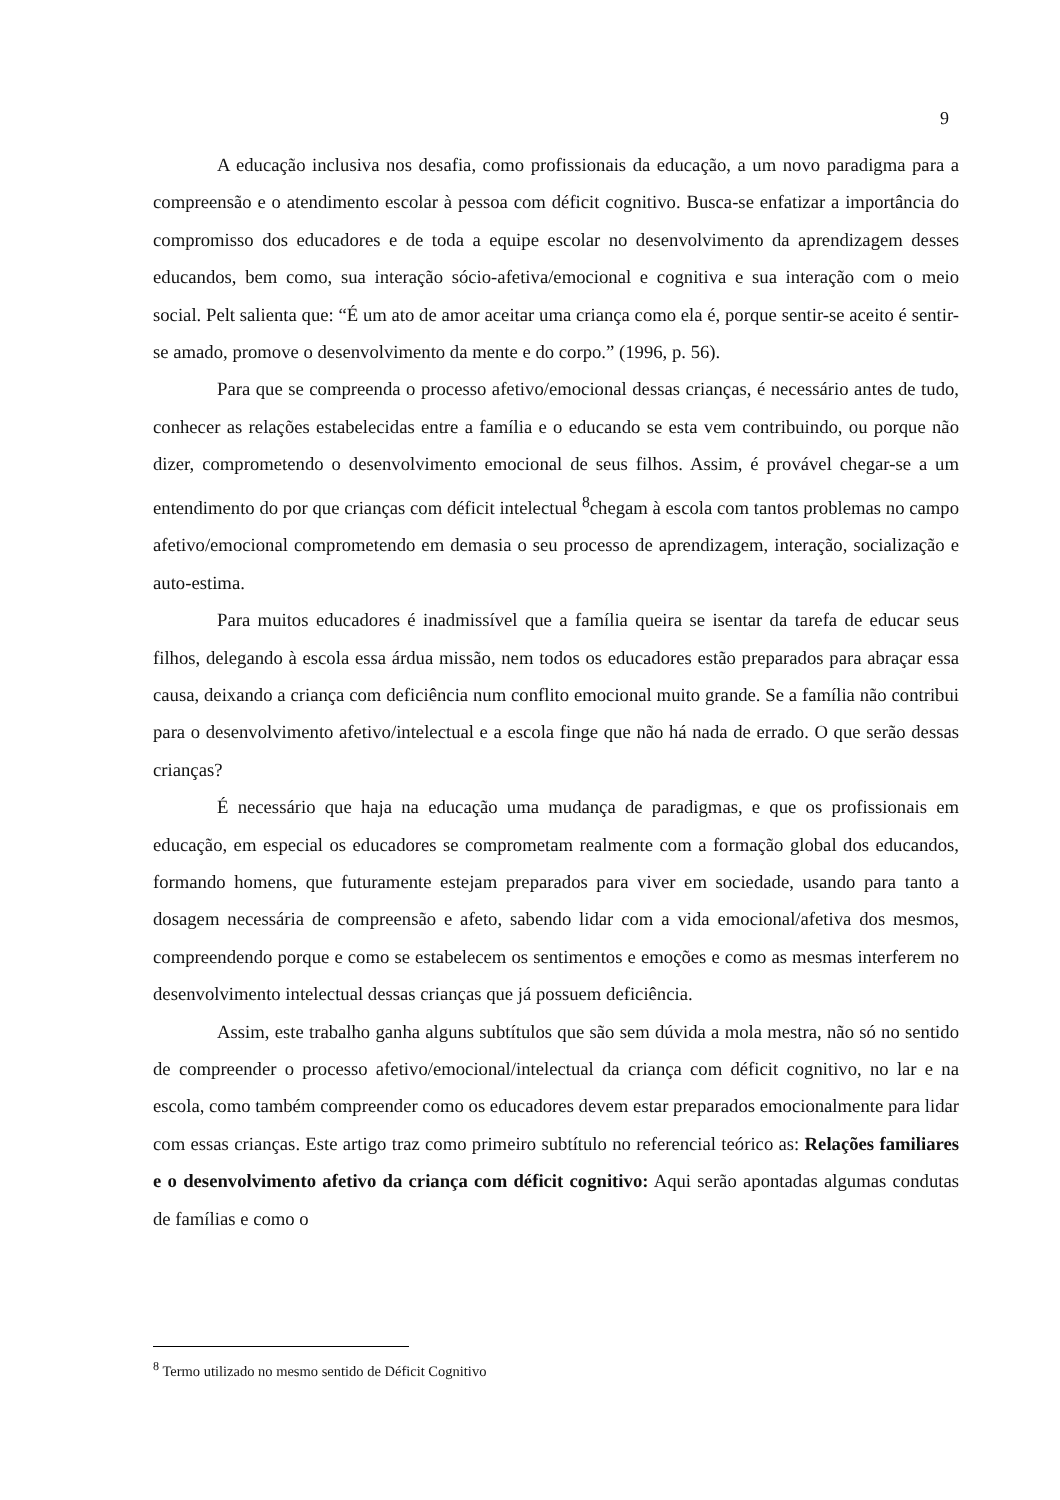9
A educação inclusiva nos desafia, como profissionais da educação, a um novo paradigma para a compreensão e o atendimento escolar à pessoa com déficit cognitivo. Busca-se enfatizar a importância do compromisso dos educadores e de toda a equipe escolar no desenvolvimento da aprendizagem desses educandos, bem como, sua interação sócio-afetiva/emocional e cognitiva e sua interação com o meio social. Pelt salienta que: “É um ato de amor aceitar uma criança como ela é, porque sentir-se aceito é sentir-se amado, promove o desenvolvimento da mente e do corpo.” (1996, p. 56).
Para que se compreenda o processo afetivo/emocional dessas crianças, é necessário antes de tudo, conhecer as relações estabelecidas entre a família e o educando se esta vem contribuindo, ou porque não dizer, comprometendo o desenvolvimento emocional de seus filhos. Assim, é provável chegar-se a um entendimento do por que crianças com déficit intelectual <sup>8</sup>chegam à escola com tantos problemas no campo afetivo/emocional comprometendo em demasia o seu processo de aprendizagem, interação, socialização e auto-estima.
Para muitos educadores é inadmissível que a família queira se isentar da tarefa de educar seus filhos, delegando à escola essa árdua missão, nem todos os educadores estão preparados para abraçar essa causa, deixando a criança com deficiência num conflito emocional muito grande. Se a família não contribui para o desenvolvimento afetivo/intelectual e a escola finge que não há nada de errado. O que serão dessas crianças?
É necessário que haja na educação uma mudança de paradigmas, e que os profissionais em educação, em especial os educadores se comprometam realmente com a formação global dos educandos, formando homens, que futuramente estejam preparados para viver em sociedade, usando para tanto a dosagem necessária de compreensão e afeto, sabendo lidar com a vida emocional/afetiva dos mesmos, compreendendo porque e como se estabelecem os sentimentos e emoções e como as mesmas interferem no desenvolvimento intelectual dessas crianças que já possuem deficiência.
Assim, este trabalho ganha alguns subtítulos que são sem dúvida a mola mestra, não só no sentido de compreender o processo afetivo/emocional/intelectual da criança com déficit cognitivo, no lar e na escola, como também compreender como os educadores devem estar preparados emocionalmente para lidar com essas crianças. Este artigo traz como primeiro subtítulo no referencial teórico as: Relações familiares e o desenvolvimento afetivo da criança com déficit cognitivo: Aqui serão apontadas algumas condutas de famílias e como o
<sup>8</sup> Termo utilizado no mesmo sentido de Déficit Cognitivo